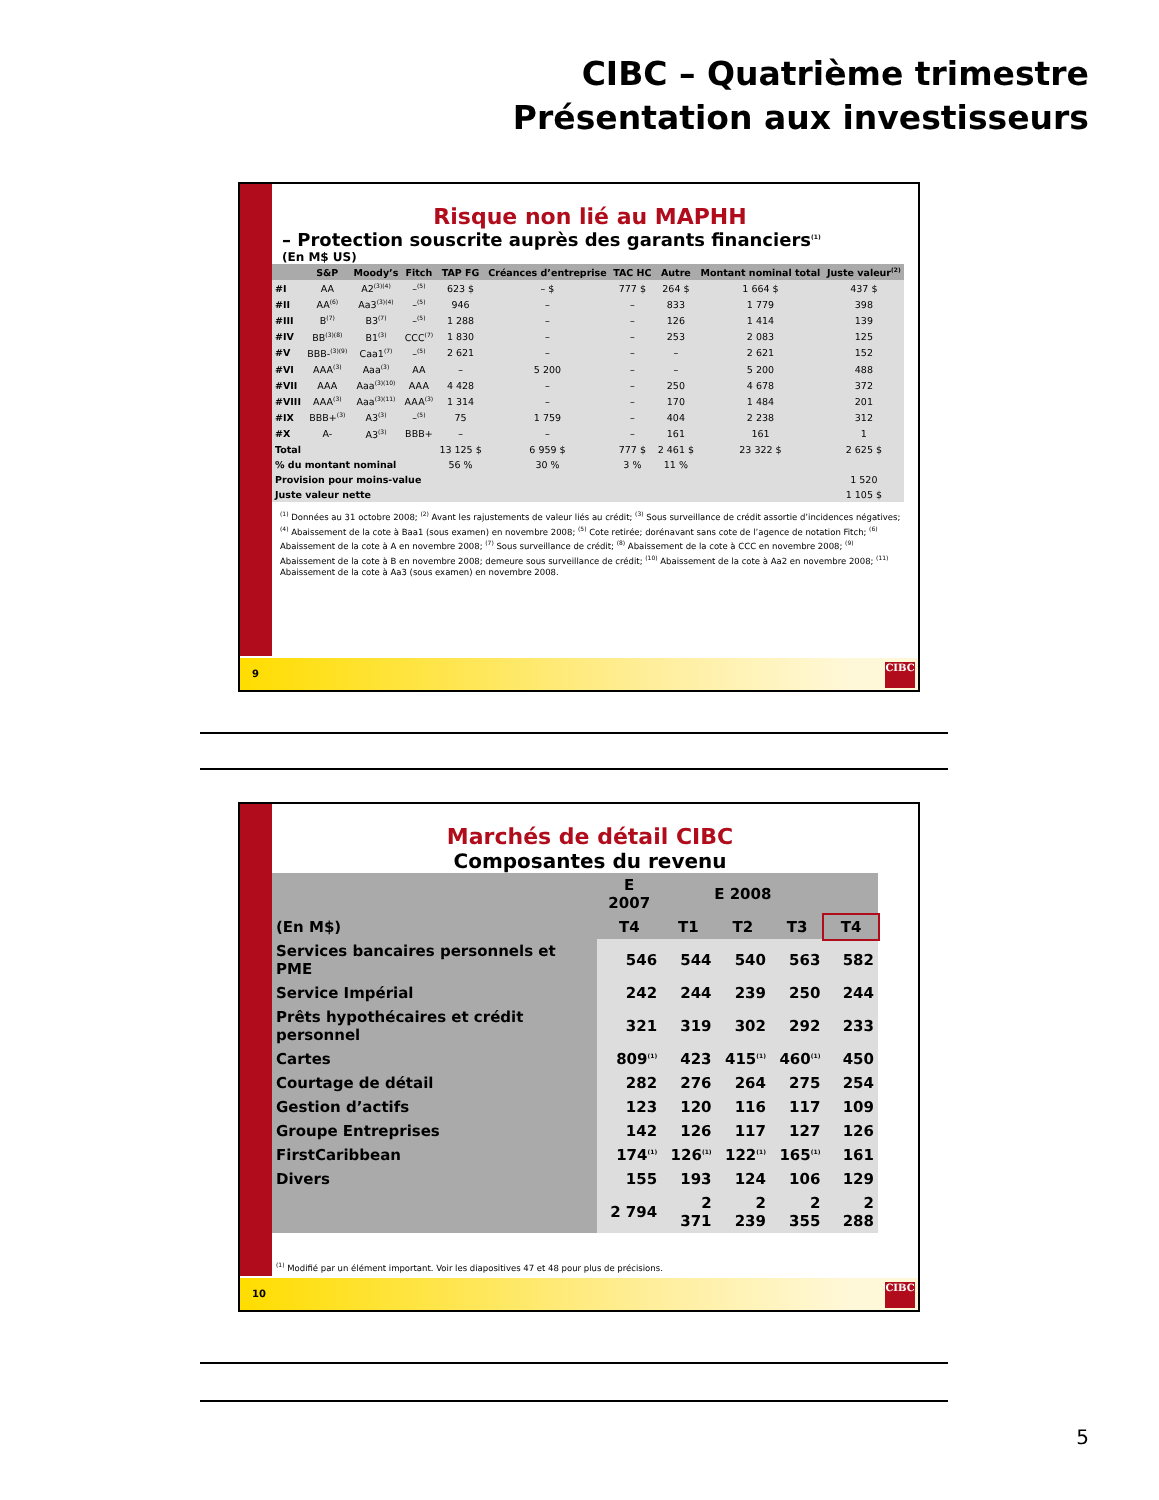CIBC – Quatrième trimestre
Présentation aux investisseurs
Risque non lié au MAPHH
– Protection souscrite auprès des garants financiers<sup>(1)</sup>
(En M$ US)
| | S&P | Moody’s | Fitch | TAP FG | Créances d’entreprise | TAC HC | Autre | Montant nominal total | Juste valeur<sup>(2)</sup> |
| --- | --- | --- | --- | --- | --- | --- | --- | --- | --- |
| #I | AA | A2<sup>(3)(4)</sup> | –<sup>(5)</sup> | 623 $ | – $ | 777 $ | 264 $ | 1 664 $ | 437 $ |
| #II | AA<sup>(6)</sup> | Aa3<sup>(3)(4)</sup> | –<sup>(5)</sup> | 946 | – | – | 833 | 1 779 | 398 |
| #III | B<sup>(7)</sup> | B3<sup>(7)</sup> | –<sup>(5)</sup> | 1 288 | – | – | 126 | 1 414 | 139 |
| #IV | BB<sup>(3)(8)</sup> | B1<sup>(3)</sup> | CCC<sup>(7)</sup> | 1 830 | – | – | 253 | 2 083 | 125 |
| #V | BBB-<sup>(3)(9)</sup> | Caa1<sup>(7)</sup> | –<sup>(5)</sup> | 2 621 | – | – | – | 2 621 | 152 |
| #VI | AAA<sup>(3)</sup> | Aaa<sup>(3)</sup> | AA | – | 5 200 | – | – | 5 200 | 488 |
| #VII | AAA | Aaa<sup>(3)(10)</sup> | AAA | 4 428 | – | – | 250 | 4 678 | 372 |
| #VIII | AAA<sup>(3)</sup> | Aaa<sup>(3)(11)</sup> | AAA<sup>(3)</sup> | 1 314 | – | – | 170 | 1 484 | 201 |
| #IX | BBB+<sup>(3)</sup> | A3<sup>(3)</sup> | –<sup>(5)</sup> | 75 | 1 759 | – | 404 | 2 238 | 312 |
| #X | A- | A3<sup>(3)</sup> | BBB+ | – | – | – | 161 | 161 | 1 |
| Total | | | | 13 125 $ | 6 959 $ | 777 $ | 2 461 $ | 23 322 $ | 2 625 $ |
| % du montant nominal | | | | 56 % | 30 % | 3 % | 11 % | | |
| Provision pour moins-value | | | | | | | | | 1 520 |
| Juste valeur nette | | | | | | | | | 1 105 $ |
<sup>(1)</sup> Données au 31 octobre 2008; <sup>(2)</sup> Avant les rajustements de valeur liés au crédit; <sup>(3)</sup> Sous surveillance de crédit assortie d’incidences négatives; <sup>(4)</sup> Abaissement de la cote à Baa1 (sous examen) en novembre 2008; <sup>(5)</sup> Cote retirée; dorénavant sans cote de l’agence de notation Fitch; <sup>(6)</sup> Abaissement de la cote à A en novembre 2008; <sup>(7)</sup> Sous surveillance de crédit; <sup>(8)</sup> Abaissement de la cote à CCC en novembre 2008; <sup>(9)</sup> Abaissement de la cote à B en novembre 2008; demeure sous surveillance de crédit; <sup>(10)</sup> Abaissement de la cote à Aa2 en novembre 2008; <sup>(11)</sup> Abaissement de la cote à Aa3 (sous examen) en novembre 2008.
9
CIBC
Marchés de détail CIBC
Composantes du revenu
| | E 2007 | E 2008 | | | |
| --- | --- | --- | --- | --- | --- |
| (En M$) | T4 | T1 | T2 | T3 | T4 |
| Services bancaires personnels et PME | 546 | 544 | 540 | 563 | 582 |
| Service Impérial | 242 | 244 | 239 | 250 | 244 |
| Prêts hypothécaires et crédit personnel | 321 | 319 | 302 | 292 | 233 |
| Cartes | 809<sup>(1)</sup> | 423 | 415<sup>(1)</sup> | 460<sup>(1)</sup> | 450 |
| Courtage de détail | 282 | 276 | 264 | 275 | 254 |
| Gestion d’actifs | 123 | 120 | 116 | 117 | 109 |
| Groupe Entreprises | 142 | 126 | 117 | 127 | 126 |
| FirstCaribbean | 174<sup>(1)</sup> | 126<sup>(1)</sup> | 122<sup>(1)</sup> | 165<sup>(1)</sup> | 161 |
| Divers | 155 | 193 | 124 | 106 | 129 |
| | 2 794 | 2 371 | 2 239 | 2 355 | 2 288 |
<sup>(1)</sup> Modifié par un élément important. Voir les diapositives 47 et 48 pour plus de précisions.
10
CIBC
5